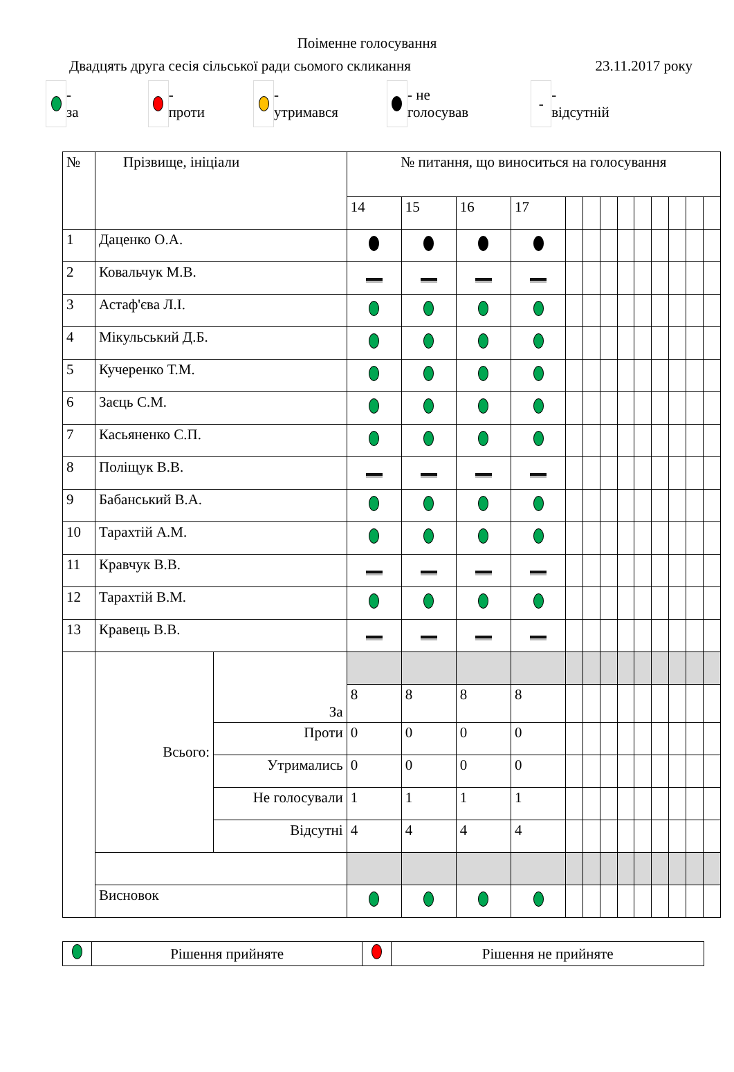Поіменне голосування
Двадцять друга сесія сільської ради сьомого скликання 23.11.2017 року
-
за
-
проти
-
утримався
- не
голосував
- -
відсутній
| № | Прізвище, ініціали | | № питання, що виноситься на голосування | | | | | | | | | | | | |
| --- | --- | --- | --- | --- | --- | --- | --- | --- | --- | --- | --- | --- | --- | --- | --- |
| | | | 14 | 15 | 16 | 17 | | | | | | | | | |
| 1 | Даценко О.А. | | | | | | | | | | | | | | |
| 2 | Ковальчук М.В. | | | | | | | | | | | | | | |
| 3 | Астаф'єва Л.І. | | | | | | | | | | | | | | |
| 4 | Мікульський Д.Б. | | | | | | | | | | | | | | |
| 5 | Кучеренко Т.М. | | | | | | | | | | | | | | |
| 6 | Заєць С.М. | | | | | | | | | | | | | | |
| 7 | Касьяненко С.П. | | | | | | | | | | | | | | |
| 8 | Поліщук В.В. | | | | | | | | | | | | | | |
| 9 | Бабанський В.А. | | | | | | | | | | | | | | |
| 10 | Тарахтій А.М. | | | | | | | | | | | | | | |
| 11 | Кравчук В.В. | | | | | | | | | | | | | | |
| 12 | Тарахтій В.М. | | | | | | | | | | | | | | |
| 13 | Кравець В.В. | | | | | | | | | | | | | | |
| | Всього: | За | | | | | | | | | | | | | |
| | | | 8 | 8 | 8 | 8 | | | | | | | | | |
| | | Проти | 0 | 0 | 0 | 0 | | | | | | | | | |
| | | Утримались | 0 | 0 | 0 | 0 | | | | | | | | | |
| | | Не голосували | 1 | 1 | 1 | 1 | | | | | | | | | |
| | | Відсутні | 4 | 4 | 4 | 4 | | | | | | | | | |
| | Висновок | | | | | | | | | | | | | | |
| | Рішення прийняте | | Рішення не прийняте |